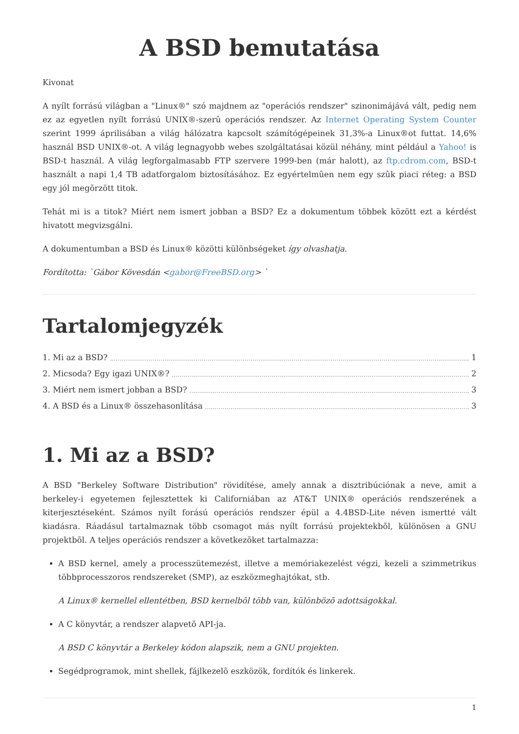A BSD bemutatása
Kivonat
A nyílt forrású világban a "Linux®" szó majdnem az "operációs rendszer" szinonimájává vált, pedig nem ez az egyetlen nyílt forrású UNIX®-szerû operációs rendszer. Az Internet Operating System Counter szerint 1999 áprilisában a világ hálózatra kapcsolt számítógépeinek 31,3%-a Linux®ot futtat. 14,6% használ BSD UNIX®-ot. A világ legnagyobb webes szolgáltatásai közül néhány, mint például a Yahoo! is BSD-t használ. A világ legforgalmasabb FTP szervere 1999-ben (már halott), az ftp.cdrom.com, BSD-t használt a napi 1,4 TB adatforgalom biztosításához. Ez egyértelmûen nem egy szûk piaci réteg: a BSD egy jól megõrzött titok.
Tehát mi is a titok? Miért nem ismert jobban a BSD? Ez a dokumentum többek között ezt a kérdést hivatott megvizsgálni.
A dokumentumban a BSD és Linux® közötti különbségeket így olvashatja.
Fordította: `Gábor Kövesdán <gabor@FreeBSD.org> `
Tartalomjegyzék
1. Mi az a BSD? 1
2. Micsoda? Egy igazi UNIX®? 2
3. Miért nem ismert jobban a BSD? 3
4. A BSD és a Linux® összehasonlítása 3
1. Mi az a BSD?
A BSD "Berkeley Software Distribution" rövidítése, amely annak a disztribúciónak a neve, amit a berkeley-i egyetemen fejlesztettek ki Californiában az AT&T UNIX® operációs rendszerének a kiterjesztéseként. Számos nyílt forású operációs rendszer épül a 4.4BSD-Lite néven ismertté vált kiadásra. Ráadásul tartalmaznak több csomagot más nyílt forrású projektekbõl, különösen a GNU projektbõl. A teljes operációs rendszer a következõket tartalmazza:
A BSD kernel, amely a processzütemezést, illetve a memóriakezelést végzi, kezeli a szimmetrikus többprocesszoros rendszereket (SMP), az eszközmeghajtókat, stb.
A Linux® kernellel ellentétben, BSD kernelbõl több van, különbözõ adottságokkal.
A C könyvtár, a rendszer alapvetõ API-ja.
A BSD C könyvtár a Berkeley kódon alapszik, nem a GNU projekten.
Segédprogramok, mint shellek, fájlkezelõ eszközök, fordítók és linkerek.
1